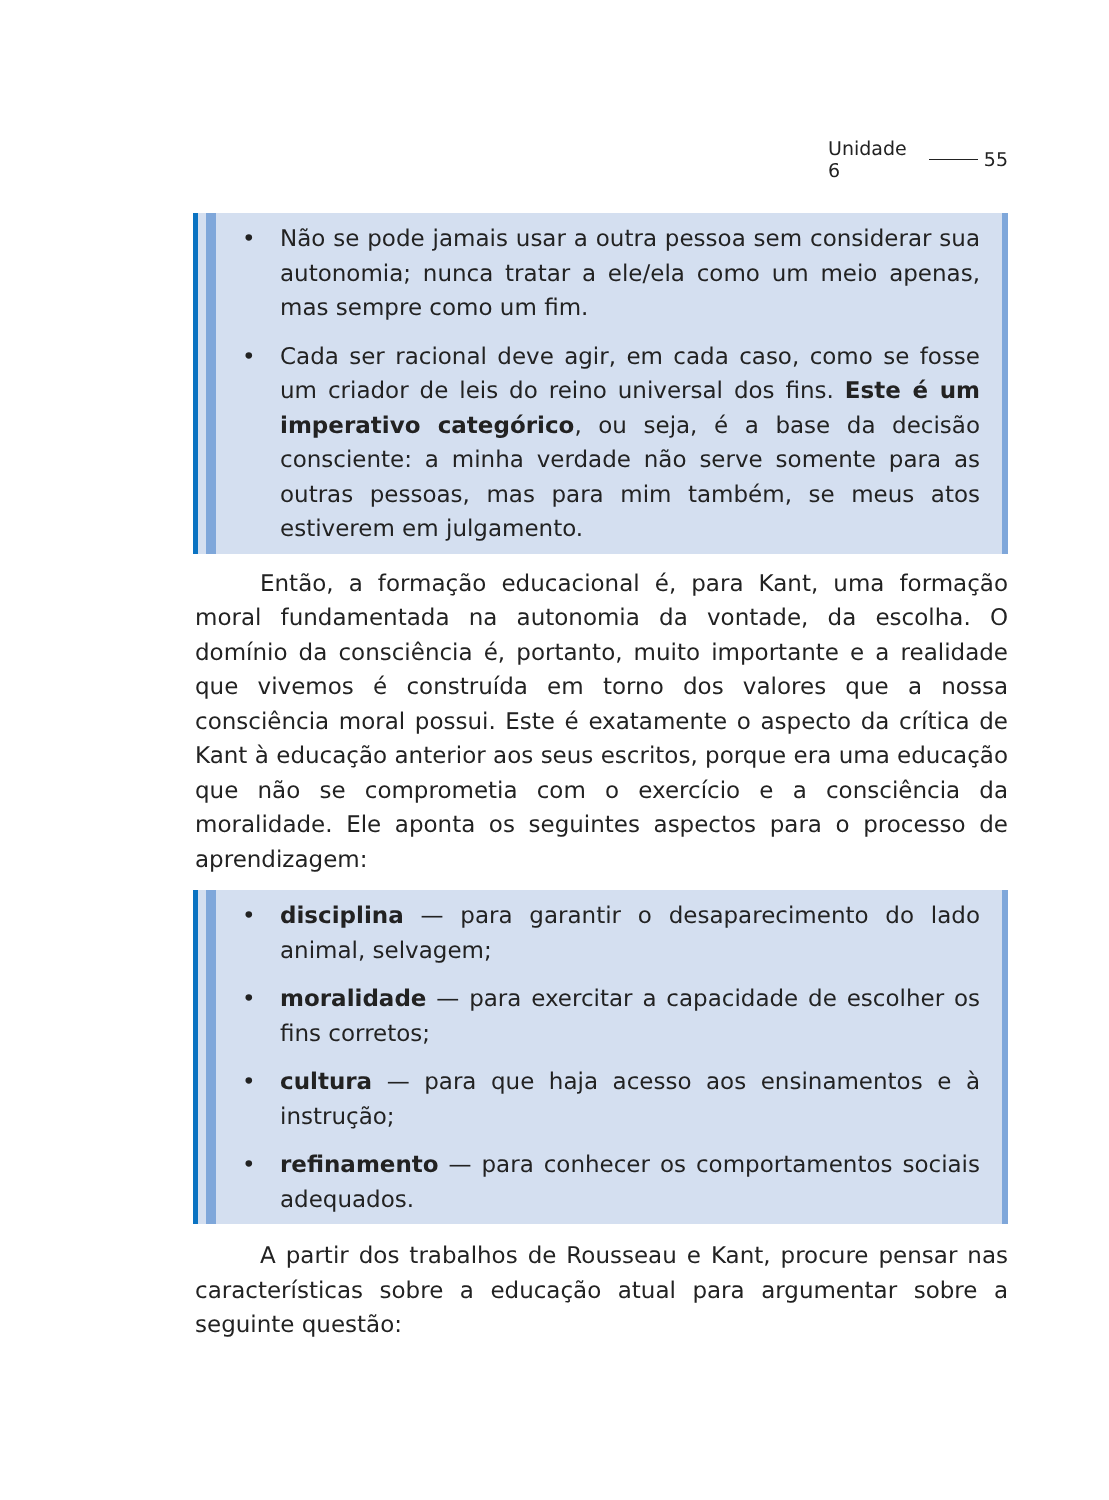Unidade 6 55
• Não se pode jamais usar a outra pessoa sem considerar sua autonomia; nunca tratar a ele/ela como um meio apenas, mas sempre como um fim.
• Cada ser racional deve agir, em cada caso, como se fosse um criador de leis do reino universal dos fins. Este é um imperativo categórico, ou seja, é a base da decisão consciente: a minha verdade não serve somente para as outras pessoas, mas para mim também, se meus atos estiverem em julgamento.
Então, a formação educacional é, para Kant, uma formação moral fundamentada na autonomia da vontade, da escolha. O domínio da consciência é, portanto, muito importante e a realidade que vivemos é construída em torno dos valores que a nossa consciência moral possui. Este é exatamente o aspecto da crítica de Kant à educação anterior aos seus escritos, porque era uma educação que não se comprometia com o exercício e a consciência da moralidade. Ele aponta os seguintes aspectos para o processo de aprendizagem:
• disciplina — para garantir o desaparecimento do lado animal, selvagem;
• moralidade — para exercitar a capacidade de escolher os fins corretos;
• cultura — para que haja acesso aos ensinamentos e à instrução;
• refinamento — para conhecer os comportamentos sociais adequados.
A partir dos trabalhos de Rousseau e Kant, procure pensar nas características sobre a educação atual para argumentar sobre a seguinte questão: